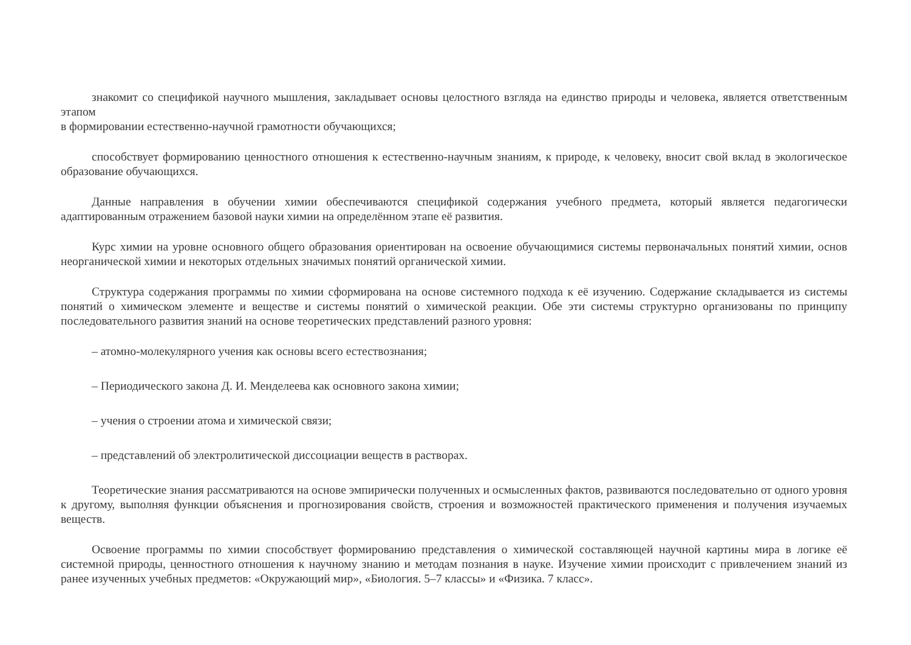знакомит со спецификой научного мышления, закладывает основы целостного взгляда на единство природы и человека, является ответственным этапом
в формировании естественно-научной грамотности обучающихся;
способствует формированию ценностного отношения к естественно-научным знаниям, к природе, к человеку, вносит свой вклад в экологическое образование обучающихся.
Данные направления в обучении химии обеспечиваются спецификой содержания учебного предмета, который является педагогически адаптированным отражением базовой науки химии на определённом этапе её развития.
Курс химии на уровне основного общего образования ориентирован на освоение обучающимися системы первоначальных понятий химии, основ неорганической химии и некоторых отдельных значимых понятий органической химии.
Структура содержания программы по химии сформирована на основе системного подхода к её изучению. Содержание складывается из системы понятий о химическом элементе и веществе и системы понятий о химической реакции. Обе эти системы структурно организованы по принципу последовательного развития знаний на основе теоретических представлений разного уровня:
– атомно-молекулярного учения как основы всего естествознания;
– Периодического закона Д. И. Менделеева как основного закона химии;
– учения о строении атома и химической связи;
– представлений об электролитической диссоциации веществ в растворах.
Теоретические знания рассматриваются на основе эмпирически полученных и осмысленных фактов, развиваются последовательно от одного уровня к другому, выполняя функции объяснения и прогнозирования свойств, строения и возможностей практического применения и получения изучаемых веществ.
Освоение программы по химии способствует формированию представления о химической составляющей научной картины мира в логике её системной природы, ценностного отношения к научному знанию и методам познания в науке. Изучение химии происходит с привлечением знаний из ранее изученных учебных предметов: «Окружающий мир», «Биология. 5–7 классы» и «Физика. 7 класс».